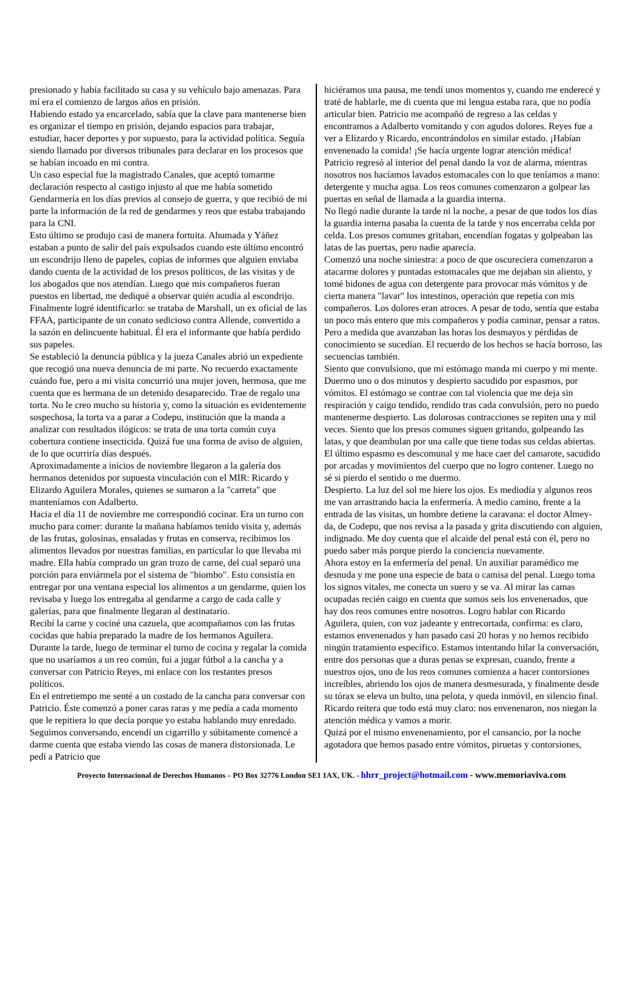presionado y había facilitado su casa y su vehículo bajo amenazas. Para mí era el comienzo de largos años en prisión.
Habiendo estado ya encarcelado, sabía que la clave para mantenerse bien es organizar el tiempo en prisión, dejando espacios para trabajar, estudiar, hacer deportes y por supuesto, para la actividad política. Seguía siendo llamado por diversos tribunales para declarar en los procesos que se habían incoado en mi contra.
Un caso especial fue la magistrado Canales, que aceptó tomarme declaración respecto al castigo injusto al que me había sometido Gendarmería en los días previos al consejo de guerra, y que recibió de mi parte la información de la red de gendarmes y reos que estaba trabajando para la CNI.
Esto último se produjo casi de manera fortuita. Ahumada y Yáñez estaban a punto de salir del país expulsados cuando este último encontró un escondrijo lleno de papeles, copias de informes que alguien enviaba dando cuenta de la actividad de los presos políticos, de las visitas y de los abogados que nos atendían. Luego que mis compañeros fueran puestos en libertad, me dediqué a observar quién acudía al escondrijo. Finalmente logré identificarlo: se trataba de Marshall, un ex oficial de las FFAA, participante de un conato sedicioso contra Allende, convertido a la sazón en delincuente habitual. Él era el informante que había perdido sus papeles.
Se estableció la denuncia pública y la jueza Canales abrió un expediente que recogió una nueva denuncia de mi parte. No recuerdo exactamente cuándo fue, pero a mi visita concurrió una mujer joven, hermosa, que me cuenta que es hermana de un detenido desaparecido. Trae de regalo una torta. No le creo mucho su historia y, como la situación es evidentemente sospechosa, la torta va a parar a Codepu, institución que la manda a analizar con resultados ilógicos: se trata de una torta común cuya cobertura contiene insecticida. Quizá fue una forma de aviso de alguien, de lo que ocurriría días después.
Aproximadamente a inicios de noviembre llegaron a la galería dos hermanos detenidos por supuesta vinculación con el MIR: Ricardo y Elizardo Aguilera Morales, quienes se sumaron a la "carreta" que manteníamos con Adalberto.
Hacia el día 11 de noviembre me correspondió cocinar. Era un turno con mucho para comer: durante la mañana habíamos tenido visita y, además de las frutas, golosinas, ensaladas y frutas en conserva, recibimos los alimentos llevados por nuestras familias, en particular lo que llevaba mi madre. Ella había comprado un gran trozo de carne, del cual separó una porción para enviármela por el sistema de "biombo". Esto consistía en entregar por una ventana especial los alimentos a un gendarme, quien los revisaba y luego los entregaba al gendarme a cargo de cada calle y galerías, para que finalmente llegaran al destinatario.
Recibí la carne y cociné una cazuela, que acompañamos con las frutas cocidas que había preparado la madre de los hermanos Aguilera.
Durante la tarde, luego de terminar el turno de cocina y regalar la comida que no usaríamos a un reo común, fui a jugar fútbol a la cancha y a conversar con Patricio Reyes, mi enlace con los restantes presos políticos.
En el entretiempo me senté a un costado de la cancha para conversar con Patricio. Éste comenzó a poner caras raras y me pedía a cada momento que le repitiera lo que decía porque yo estaba hablando muy enredado. Seguimos conversando, encendí un cigarrillo y súbitamente comencé a darme cuenta que estaba viendo las cosas de manera distorsionada. Le pedí a Patricio que
hiciéramos una pausa, me tendí unos momentos y, cuando me enderecé y traté de hablarle, me di cuenta que mi lengua estaba rara, que no podía articular bien. Patricio me acompañó de regreso a las celdas y encontramos a Adalberto vomitando y con agudos dolores. Reyes fue a ver a Elizardo y Ricardo, encontrándolos en similar estado. ¡Habían envenenado la comida! ¡Se hacía urgente lograr atención médica!
Patricio regresó al interior del penal dando la voz de alarma, mientras nosotros nos hacíamos lavados estomacales con lo que teníamos a mano: detergente y mucha agua. Los reos comunes comenzaron a golpear las puertas en señal de llamada a la guardia interna.
No llegó nadie durante la tarde ni la noche, a pesar de que todos los días la guardia interna pasaba la cuenta de la tarde y nos encerraba celda por celda. Los presos comunes gritaban, encendían fogatas y golpeaban las latas de las puertas, pero nadie aparecía.
Comenzó una noche siniestra: a poco de que oscureciera comenzaron a atacarme dolores y puntadas estomacales que me dejaban sin aliento, y tomé bidones de agua con detergente para provocar más vómitos y de cierta manera "lavar" los intestinos, operación que repetía con mis compañeros. Los dolores eran atroces. A pesar de todo, sentía que estaba un poco más entero que mis compañeros y podía caminar, pensar a ratos. Pero a medida que avanzaban las horas los desmayos y pérdidas de conocimiento se sucedían. El recuerdo de los hechos se hacía borroso, las secuencias también.
Siento que convulsiono, que mi estómago manda mi cuerpo y mi mente. Duermo uno o dos minutos y despierto sacudido por espasmos, por vómitos. El estómago se contrae con tal violencia que me deja sin respiración y caigo tendido, rendido tras cada convulsión, pero no puedo mantenerme despierto. Las dolorosas contracciones se repiten una y mil veces. Siento que los presos comunes siguen gritando, golpeando las latas, y que deambulan por una calle que tiene todas sus celdas abiertas. El último espasmo es descomunal y me hace caer del camarote, sacudido por arcadas y movimientos del cuerpo que no logro contener. Luego no sé si pierdo el sentido o me duermo.
Despierto. La luz del sol me hiere los ojos. Es mediodía y algunos reos me van arrastrando hacia la enfermería. A medio camino, frente a la entrada de las visitas, un hombre detiene la caravana: el doctor Almey-da, de Codepu, que nos revisa a la pasada y grita discutiendo con alguien, indignado. Me doy cuenta que el alcaide del penal está con él, pero no puedo saber más porque pierdo la conciencia nuevamente.
Ahora estoy en la enfermería del penal. Un auxiliar paramédico me desnuda y me pone una especie de bata o camisa del penal. Luego toma los signos vitales, me conecta un suero y se va. Al mirar las camas ocupadas recién caigo en cuenta que somos seis los envenenados, que hay dos reos comunes entre nosotros. Logro hablar con Ricardo Aguilera, quien, con voz jadeante y entrecortada, confirma: es claro, estamos envenenados y han pasado casi 20 horas y no hemos recibido ningún tratamiento específico. Estamos intentando hilar la conversación, entre dos personas que a duras penas se expresan, cuando, frente a nuestros ojos, uno de los reos comunes comienza a hacer contorsiones increíbles, abriendo los ojos de manera desmesurada, y finalmente desde su tórax se eleva un bulto, una pelota, y queda inmóvil, en silencio final.
Ricardo reitera que todo está muy claro: nos envenenaron, nos niegan la atención médica y vamos a morir.
Quizá por el mismo envenenamiento, por el cansancio, por la noche agotadora que hemos pasado entre vómitos, piruetas y contorsiones,
Proyecto Internacional de Derechos Humanos – PO Box 32776 London SE1 1AX, UK. - hhrr_project@hotmail.com - www.memoriaviva.com